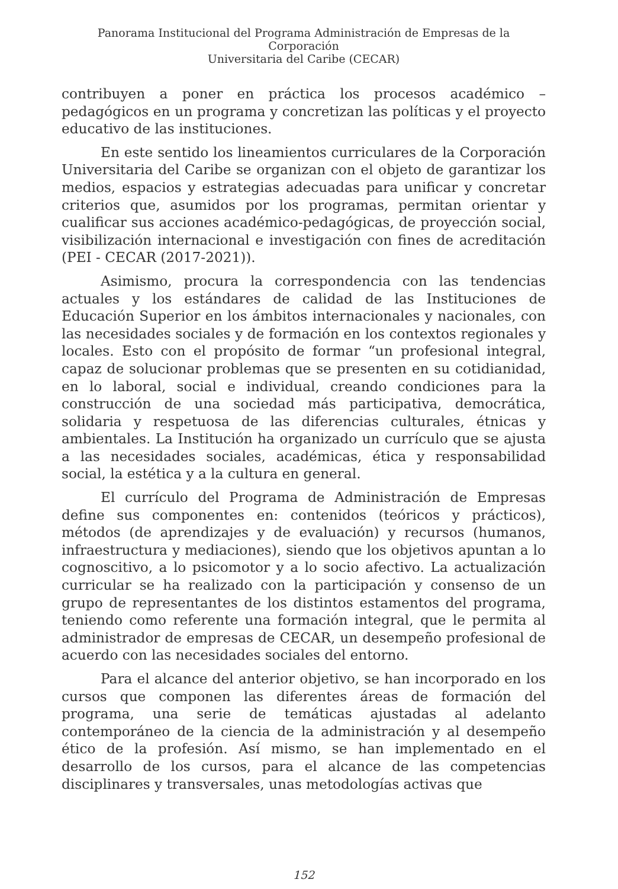Panorama Institucional del Programa Administración de Empresas de la Corporación
Universitaria del Caribe (CECAR)
contribuyen a poner en práctica los procesos académico – pedagógicos en un programa y concretizan las políticas y el proyecto educativo de las instituciones.
En este sentido los lineamientos curriculares de la Corporación Universitaria del Caribe se organizan con el objeto de garantizar los medios, espacios y estrategias adecuadas para unificar y concretar criterios que, asumidos por los programas, permitan orientar y cualificar sus acciones académico-pedagógicas, de proyección social, visibilización internacional e investigación con fines de acreditación (PEI - CECAR (2017-2021)).
Asimismo, procura la correspondencia con las tendencias actuales y los estándares de calidad de las Instituciones de Educación Superior en los ámbitos internacionales y nacionales, con las necesidades sociales y de formación en los contextos regionales y locales. Esto con el propósito de formar “un profesional integral, capaz de solucionar problemas que se presenten en su cotidianidad, en lo laboral, social e individual, creando condiciones para la construcción de una sociedad más participativa, democrática, solidaria y respetuosa de las diferencias culturales, étnicas y ambientales. La Institución ha organizado un currículo que se ajusta a las necesidades sociales, académicas, ética y responsabilidad social, la estética y a la cultura en general.
El currículo del Programa de Administración de Empresas define sus componentes en: contenidos (teóricos y prácticos), métodos (de aprendizajes y de evaluación) y recursos (humanos, infraestructura y mediaciones), siendo que los objetivos apuntan a lo cognoscitivo, a lo psicomotor y a lo socio afectivo. La actualización curricular se ha realizado con la participación y consenso de un grupo de representantes de los distintos estamentos del programa, teniendo como referente una formación integral, que le permita al administrador de empresas de CECAR, un desempeño profesional de acuerdo con las necesidades sociales del entorno.
Para el alcance del anterior objetivo, se han incorporado en los cursos que componen las diferentes áreas de formación del programa, una serie de temáticas ajustadas al adelanto contemporáneo de la ciencia de la administración y al desempeño ético de la profesión. Así mismo, se han implementado en el desarrollo de los cursos, para el alcance de las competencias disciplinares y transversales, unas metodologías activas que
152